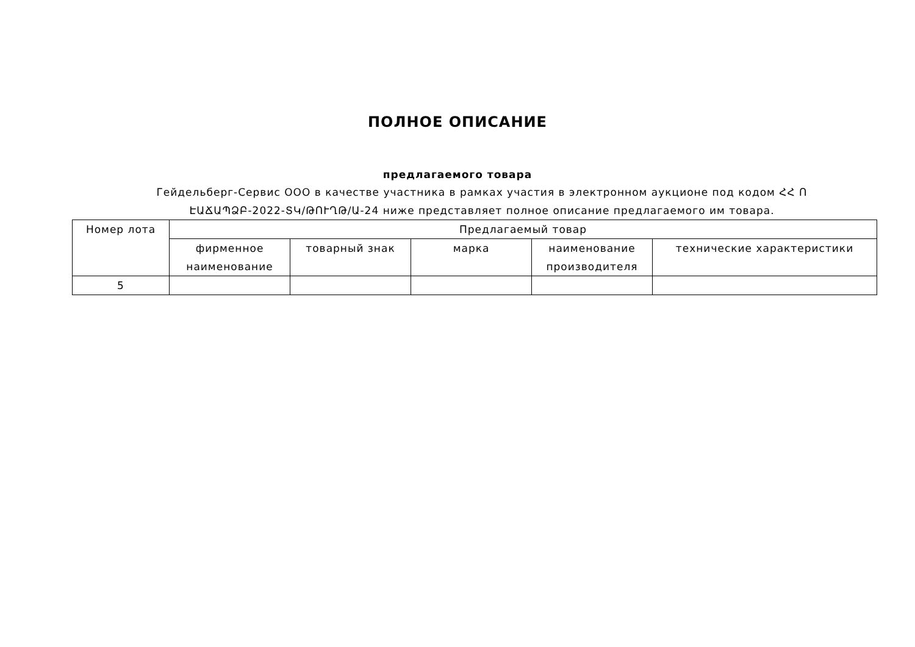ПОЛНОЕ ОПИСАНИЕ
предлагаемого товара
Гейдельберг-Сервис ООО в качестве участника в рамках участия в электронном аукционе под кодом ՀՀ Ո ԷԱՃԱՊՁԲ-2022-ՏԿ/ԹՈՒՂԹ/Ա-24 ниже представляет полное описание предлагаемого им товара.
| Номер лота | Предлагаемый товар | | | | |
| | фирменное наименование | товарный знак | марка | наименование производителя | технические характеристики |
| 5 | | | | | |